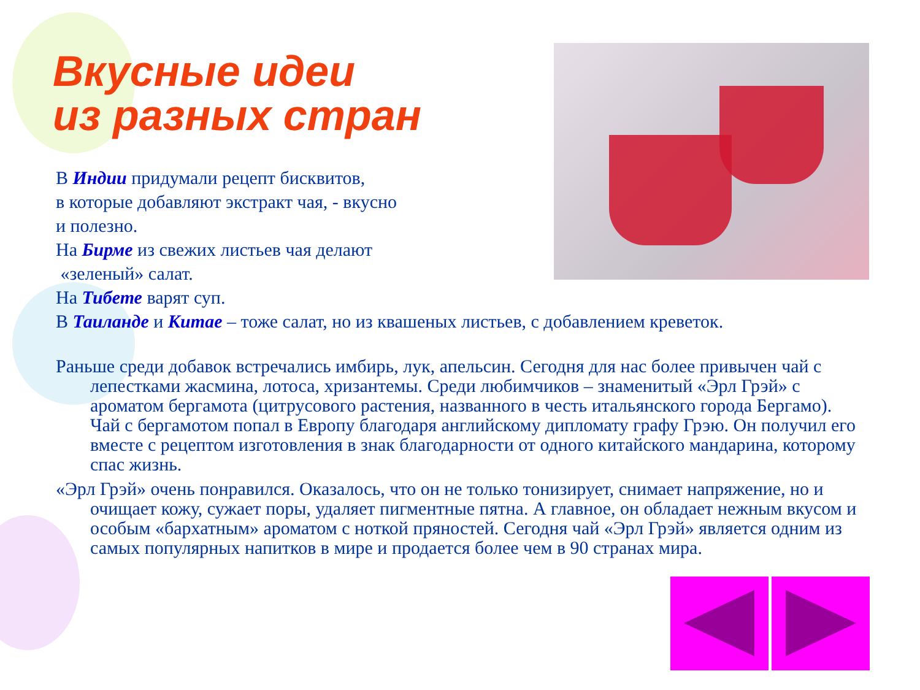Вкусные идеи
из разных стран
В Индии придумали рецепт бисквитов,
в которые добавляют экстракт чая, - вкусно
и полезно.
На Бирме из свежих листьев чая делают
«зеленый» салат.
На Тибете варят суп.
В Таиланде и Китае – тоже салат, но из квашеных листьев, с добавлением креветок.
Раньше среди добавок встречались имбирь, лук, апельсин. Сегодня для нас более привычен чай с лепестками жасмина, лотоса, хризантемы. Среди любимчиков – знаменитый «Эрл Грэй» с ароматом бергамота (цитрусового растения, названного в честь итальянского города Бергамо). Чай с бергамотом попал в Европу благодаря английскому дипломату графу Грэю. Он получил его вместе с рецептом изготовления в знак благодарности от одного китайского мандарина, которому спас жизнь.
«Эрл Грэй» очень понравился. Оказалось, что он не только тонизирует, снимает напряжение, но и очищает кожу, сужает поры, удаляет пигментные пятна. А главное, он обладает нежным вкусом и особым «бархатным» ароматом с ноткой пряностей. Сегодня чай «Эрл Грэй» является одним из самых популярных напитков в мире и продается более чем в 90 странах мира.